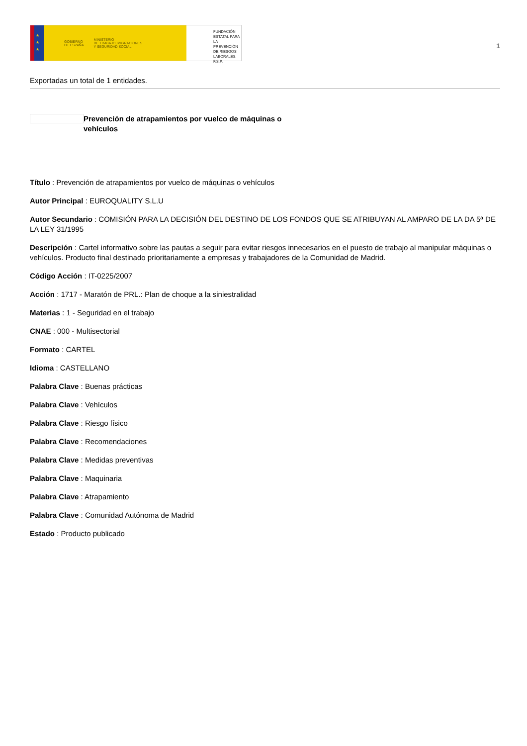★
★
★
GOBIERNO
DE ESPAÑA MINISTERIO
DE TRABAJO, MIGRACIONES
Y SEGURIDAD SOCIAL
FUNDACIÓN
ESTATAL PARA
LA PREVENCIÓN
DE RIESGOS
LABORALES, F.S.P.
1
Exportadas un total de 1 entidades.
Prevención de atrapamientos por vuelco de máquinas o vehículos
Título : Prevención de atrapamientos por vuelco de máquinas o vehículos
Autor Principal : EUROQUALITY S.L.U
Autor Secundario : COMISIÓN PARA LA DECISIÓN DEL DESTINO DE LOS FONDOS QUE SE ATRIBUYAN AL AMPARO DE LA DA 5ª DE LA LEY 31/1995
Descripción : Cartel informativo sobre las pautas a seguir para evitar riesgos innecesarios en el puesto de trabajo al manipular máquinas o vehículos. Producto final destinado prioritariamente a empresas y trabajadores de la Comunidad de Madrid.
Código Acción : IT-0225/2007
Acción : 1717 - Maratón de PRL.: Plan de choque a la siniestralidad
Materias : 1 - Seguridad en el trabajo
CNAE : 000 - Multisectorial
Formato : CARTEL
Idioma : CASTELLANO
Palabra Clave : Buenas prácticas
Palabra Clave : Vehículos
Palabra Clave : Riesgo físico
Palabra Clave : Recomendaciones
Palabra Clave : Medidas preventivas
Palabra Clave : Maquinaria
Palabra Clave : Atrapamiento
Palabra Clave : Comunidad Autónoma de Madrid
Estado : Producto publicado